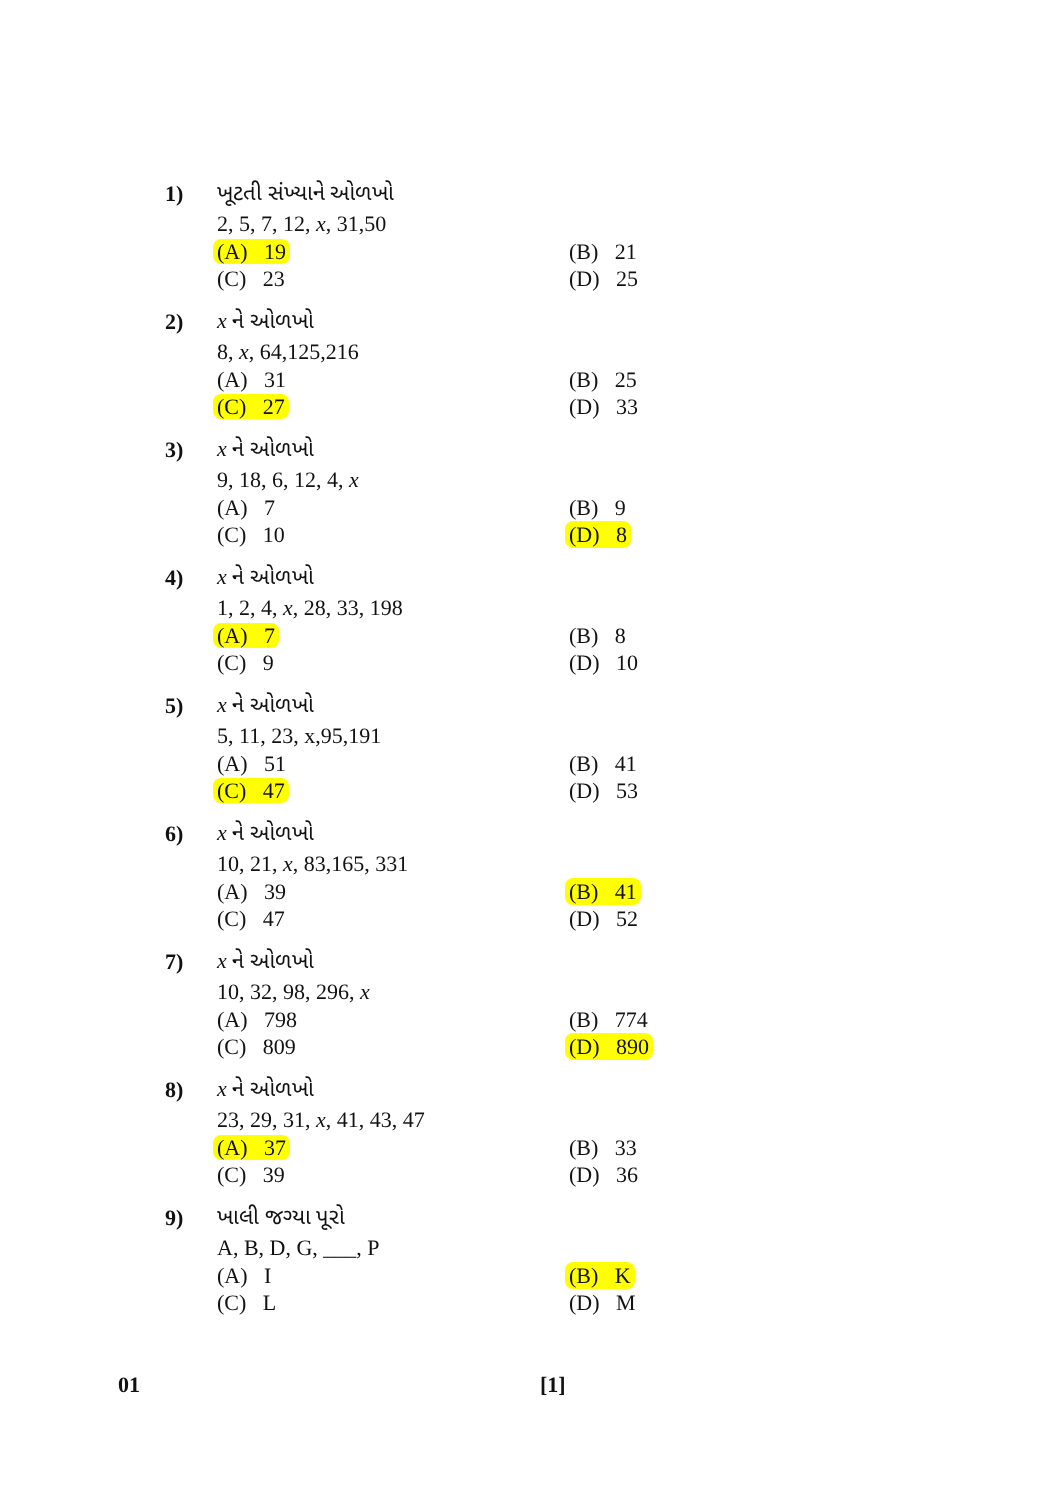1) ખૂટતી સંખ્યાને ઓળખો
2, 5, 7, 12, x, 31,50
(A) 19 (B) 21
(C) 23 (D) 25
2) x ને ઓળખો
8, x, 64,125,216
(A) 31 (B) 25
(C) 27 (D) 33
3) x ને ઓળખો
9, 18, 6, 12, 4, x
(A) 7 (B) 9
(C) 10 (D) 8
4) x ને ઓળખો
1, 2, 4, x, 28, 33, 198
(A) 7 (B) 8
(C) 9 (D) 10
5) x ને ઓળખો
5, 11, 23, x,95,191
(A) 51 (B) 41
(C) 47 (D) 53
6) x ને ઓળખો
10, 21, x, 83,165, 331
(A) 39 (B) 41
(C) 47 (D) 52
7) x ને ઓળખો
10, 32, 98, 296, x
(A) 798 (B) 774
(C) 809 (D) 890
8) x ને ઓળખો
23, 29, 31, x, 41, 43, 47
(A) 37 (B) 33
(C) 39 (D) 36
9) ખાલી જગ્યા પૂરો
A, B, D, G, ___, P
(A) I (B) K
(C) L (D) M
01 [1]